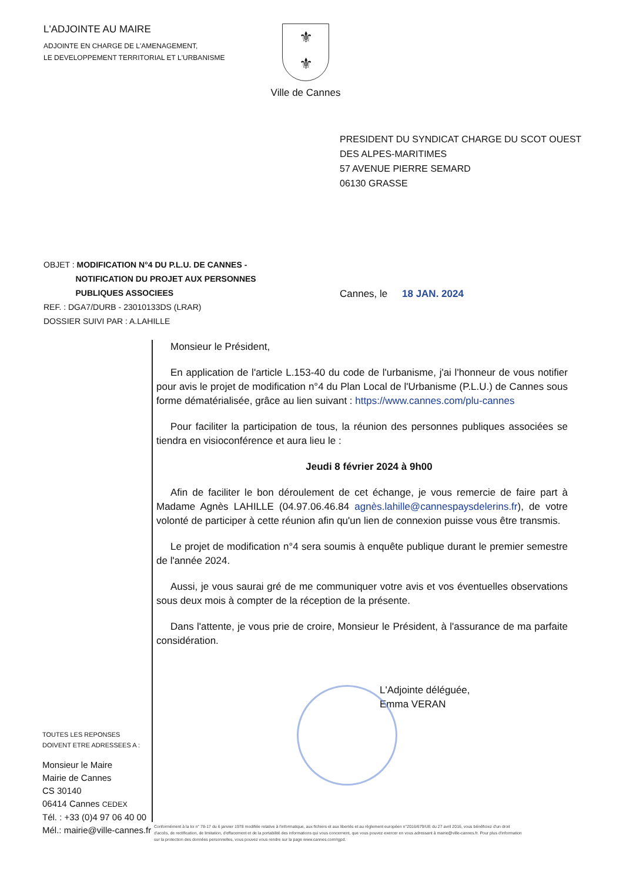L'ADJOINTE AU MAIRE
ADJOINTE EN CHARGE DE L'AMENAGEMENT,
LE DEVELOPPEMENT TERRITORIAL ET L'URBANISME
⚜
⚜
Ville de Cannes
PRESIDENT DU SYNDICAT CHARGE DU SCOT OUEST
DES ALPES-MARITIMES
57 AVENUE PIERRE SEMARD
06130 GRASSE
OBJET : MODIFICATION N°4 DU P.L.U. DE CANNES -
NOTIFICATION DU PROJET AUX PERSONNES
PUBLIQUES ASSOCIEES
REF. : DGA7/DURB - 23010133DS (LRAR)
DOSSIER SUIVI PAR : A.LAHILLE
Cannes, le 18 JAN. 2024
Monsieur le Président,
En application de l'article L.153-40 du code de l'urbanisme, j'ai l'honneur de vous notifier pour avis le projet de modification n°4 du Plan Local de l'Urbanisme (P.L.U.) de Cannes sous forme dématérialisée, grâce au lien suivant : https://www.cannes.com/plu-cannes
Pour faciliter la participation de tous, la réunion des personnes publiques associées se tiendra en visioconférence et aura lieu le :
Jeudi 8 février 2024 à 9h00
Afin de faciliter le bon déroulement de cet échange, je vous remercie de faire part à Madame Agnès LAHILLE (04.97.06.46.84 agnès.lahille@cannespaysdelerins.fr), de votre volonté de participer à cette réunion afin qu'un lien de connexion puisse vous être transmis.
Le projet de modification n°4 sera soumis à enquête publique durant le premier semestre de l'année 2024.
Aussi, je vous saurai gré de me communiquer votre avis et vos éventuelles observations sous deux mois à compter de la réception de la présente.
Dans l'attente, je vous prie de croire, Monsieur le Président, à l'assurance de ma parfaite considération.
L'Adjointe déléguée,
Emma VERAN
TOUTES LES REPONSES
DOIVENT ETRE ADRESSEES A :
Monsieur le Maire
Mairie de Cannes
CS 30140
06414 Cannes CEDEX
Tél. : +33 (0)4 97 06 40 00
Mél.: mairie@ville-cannes.fr
Conformément à la loi n° 78-17 du 6 janvier 1978 modifiée relative à l'informatique, aux fichiers et aux libertés et au règlement européen n°2016/679/UE du 27 avril 2016, vous bénéficiez d'un droit d'accès, de rectification, de limitation, d'effacement et de la portabilité des informations qui vous concernent, que vous pouvez exercer en vous adressant à mairie@ville-cannes.fr. Pour plus d'information sur la protection des données personnelles, vous pouvez vous rendre sur la page www.cannes.com/rgpd.